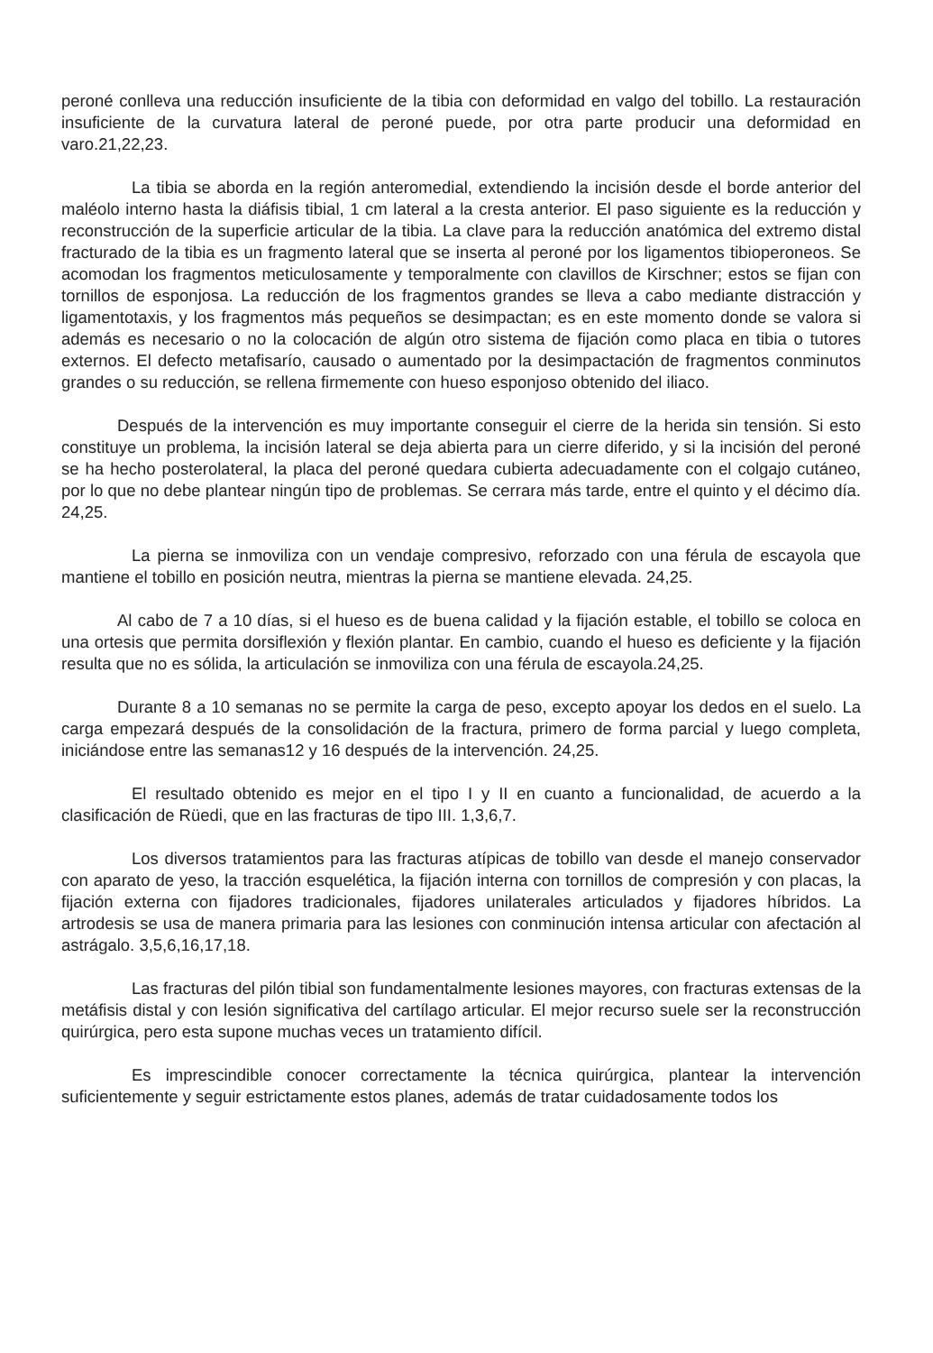peroné conlleva una reducción insuficiente de la tibia con deformidad en valgo del tobillo. La restauración insuficiente de la curvatura lateral de peroné puede, por otra parte producir una deformidad en varo.21,22,23.
La tibia se aborda en la región anteromedial, extendiendo la incisión desde el borde anterior del maléolo interno hasta la diáfisis tibial, 1 cm lateral a la cresta anterior. El paso siguiente es la reducción y reconstrucción de la superficie articular de la tibia. La clave para la reducción anatómica del extremo distal fracturado de la tibia es un fragmento lateral que se inserta al peroné por los ligamentos tibioperoneos. Se acomodan los fragmentos meticulosamente y temporalmente con clavillos de Kirschner; estos se fijan con tornillos de esponjosa. La reducción de los fragmentos grandes se lleva a cabo mediante distracción y ligamentotaxis, y los fragmentos más pequeños se desimpactan; es en este momento donde se valora si además es necesario o no la colocación de algún otro sistema de fijación como placa en tibia o tutores externos. El defecto metafisarío, causado o aumentado por la desimpactación de fragmentos conminutos grandes o su reducción, se rellena firmemente con hueso esponjoso obtenido del iliaco.
Después de la intervención es muy importante conseguir el cierre de la herida sin tensión. Si esto constituye un problema, la incisión lateral se deja abierta para un cierre diferido, y si la incisión del peroné se ha hecho posterolateral, la placa del peroné quedara cubierta adecuadamente con el colgajo cutáneo, por lo que no debe plantear ningún tipo de problemas. Se cerrara más tarde, entre el quinto y el décimo día. 24,25.
La pierna se inmoviliza con un vendaje compresivo, reforzado con una férula de escayola que mantiene el tobillo en posición neutra, mientras la pierna se mantiene elevada. 24,25.
Al cabo de 7 a 10 días, si el hueso es de buena calidad y la fijación estable, el tobillo se coloca en una ortesis que permita dorsiflexión y flexión plantar. En cambio, cuando el hueso es deficiente y la fijación resulta que no es sólida, la articulación se inmoviliza con una férula de escayola.24,25.
Durante 8 a 10 semanas no se permite la carga de peso, excepto apoyar los dedos en el suelo. La carga empezará después de la consolidación de la fractura, primero de forma parcial y luego completa, iniciándose entre las semanas12 y 16 después de la intervención. 24,25.
El resultado obtenido es mejor en el tipo I y II en cuanto a funcionalidad, de acuerdo a la clasificación de Rüedi, que en las fracturas de tipo III. 1,3,6,7.
Los diversos tratamientos para las fracturas atípicas de tobillo van desde el manejo conservador con aparato de yeso, la tracción esquelética, la fijación interna con tornillos de compresión y con placas, la fijación externa con fijadores tradicionales, fijadores unilaterales articulados y fijadores híbridos. La artrodesis se usa de manera primaria para las lesiones con conminución intensa articular con afectación al astrágalo. 3,5,6,16,17,18.
Las fracturas del pilón tibial son fundamentalmente lesiones mayores, con fracturas extensas de la metáfisis distal y con lesión significativa del cartílago articular. El mejor recurso suele ser la reconstrucción quirúrgica, pero esta supone muchas veces un tratamiento difícil.
Es imprescindible conocer correctamente la técnica quirúrgica, plantear la intervención suficientemente y seguir estrictamente estos planes, además de tratar cuidadosamente todos los